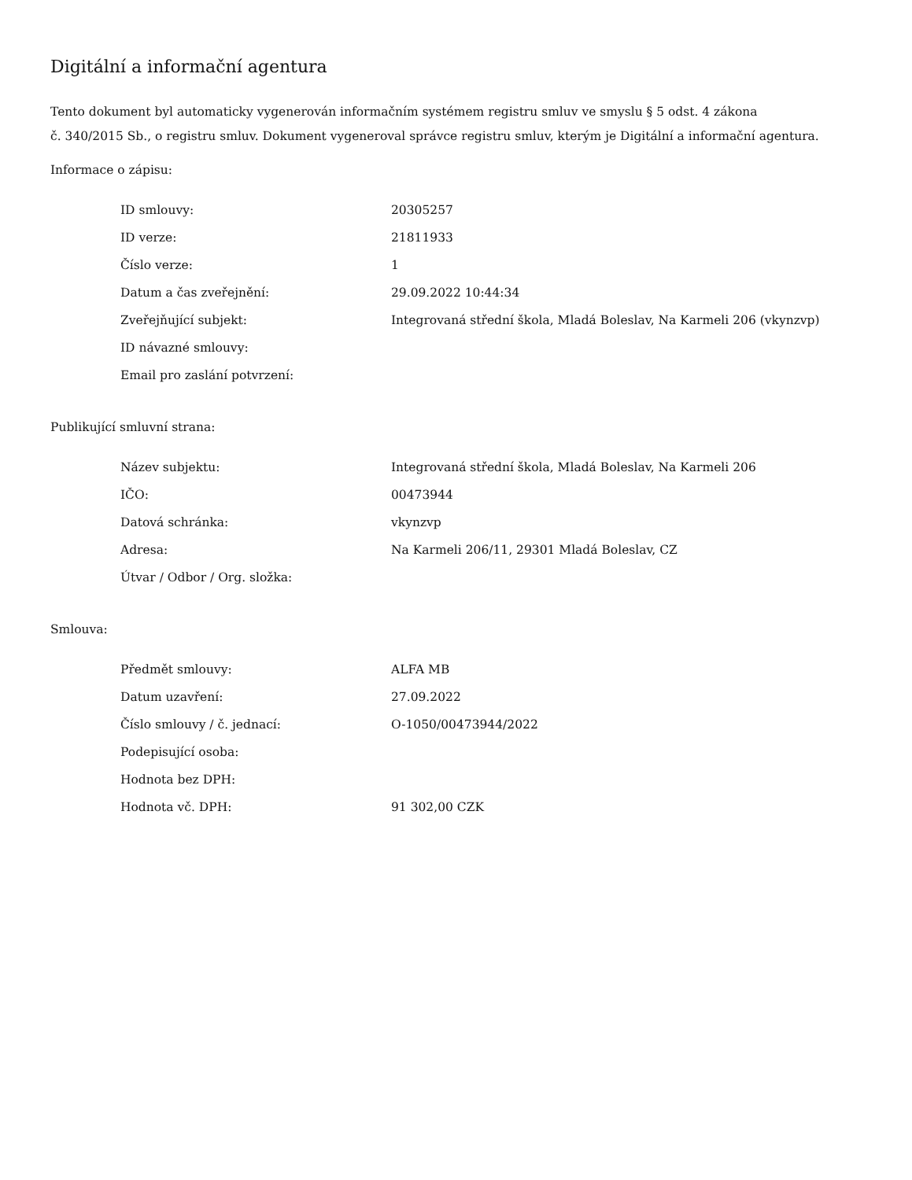Digitální a informační agentura
Tento dokument byl automaticky vygenerován informačním systémem registru smluv ve smyslu § 5 odst. 4 zákona
č. 340/2015 Sb., o registru smluv. Dokument vygeneroval správce registru smluv, kterým je Digitální a informační agentura.
Informace o zápisu:
| ID smlouvy: | 20305257 |
| ID verze: | 21811933 |
| Číslo verze: | 1 |
| Datum a čas zveřejnění: | 29.09.2022 10:44:34 |
| Zveřejňující subjekt: | Integrovaná střední škola, Mladá Boleslav, Na Karmeli 206 (vkynzvp) |
| ID návazné smlouvy: | |
| Email pro zaslání potvrzení: | |
Publikující smluvní strana:
| Název subjektu: | Integrovaná střední škola, Mladá Boleslav, Na Karmeli 206 |
| IČO: | 00473944 |
| Datová schránka: | vkynzvp |
| Adresa: | Na Karmeli 206/11, 29301 Mladá Boleslav, CZ |
| Útvar / Odbor / Org. složka: | |
Smlouva:
| Předmět smlouvy: | ALFA MB |
| Datum uzavření: | 27.09.2022 |
| Číslo smlouvy / č. jednací: | O-1050/00473944/2022 |
| Podepisující osoba: | |
| Hodnota bez DPH: | |
| Hodnota vč. DPH: | 91 302,00 CZK |